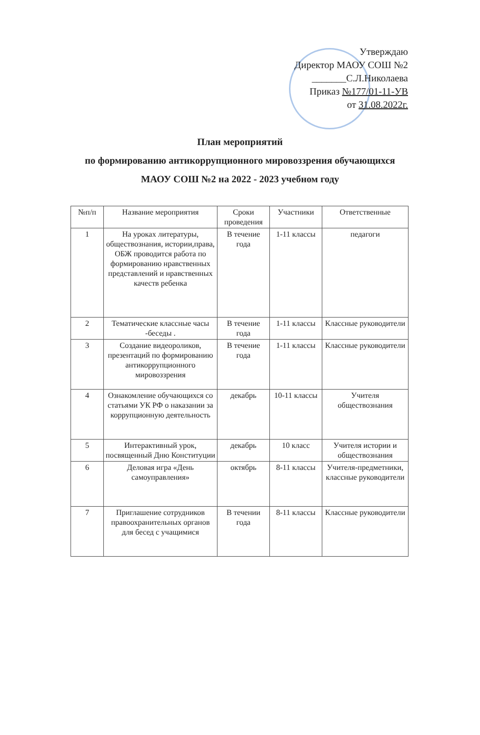Утверждаю
Директор МАОУ СОШ №2
_______С.Л.Николаева
Приказ №177/01-11-УВ
от 31.08.2022г.
План мероприятий
по формированию антикоррупционного мировоззрения обучающихся
МАОУ СОШ №2 на 2022 - 2023 учебном году
| №п/п | Название мероприятия | Сроки проведения | Участники | Ответственные |
| --- | --- | --- | --- | --- |
| 1 | На уроках литературы, обществознания, истории,права, ОБЖ проводится работа по формированию нравственных представлений и нравственных качеств ребенка | В течение года | 1-11 классы | педагоги |
| 2 | Тематические классные часы -беседы . | В течение года | 1-11 классы | Классные руководители |
| 3 | Создание видеороликов, презентаций по формированию антикоррупционного мировоззрения | В течение года | 1-11 классы | Классные руководители |
| 4 | Ознакомление обучающихся со статьями УК РФ о наказании за коррупционную деятельность | декабрь | 10-11 классы | Учителя обществознания |
| 5 | Интерактивный урок, посвященный Дню Конституции | декабрь | 10 класс | Учителя истории и обществознания |
| 6 | Деловая игра «День самоуправления» | октябрь | 8-11 классы | Учителя-предметники, классные руководители |
| 7 | Приглашение сотрудников правоохранительных органов для бесед с учащимися | В течении года | 8-11 классы | Классные руководители |